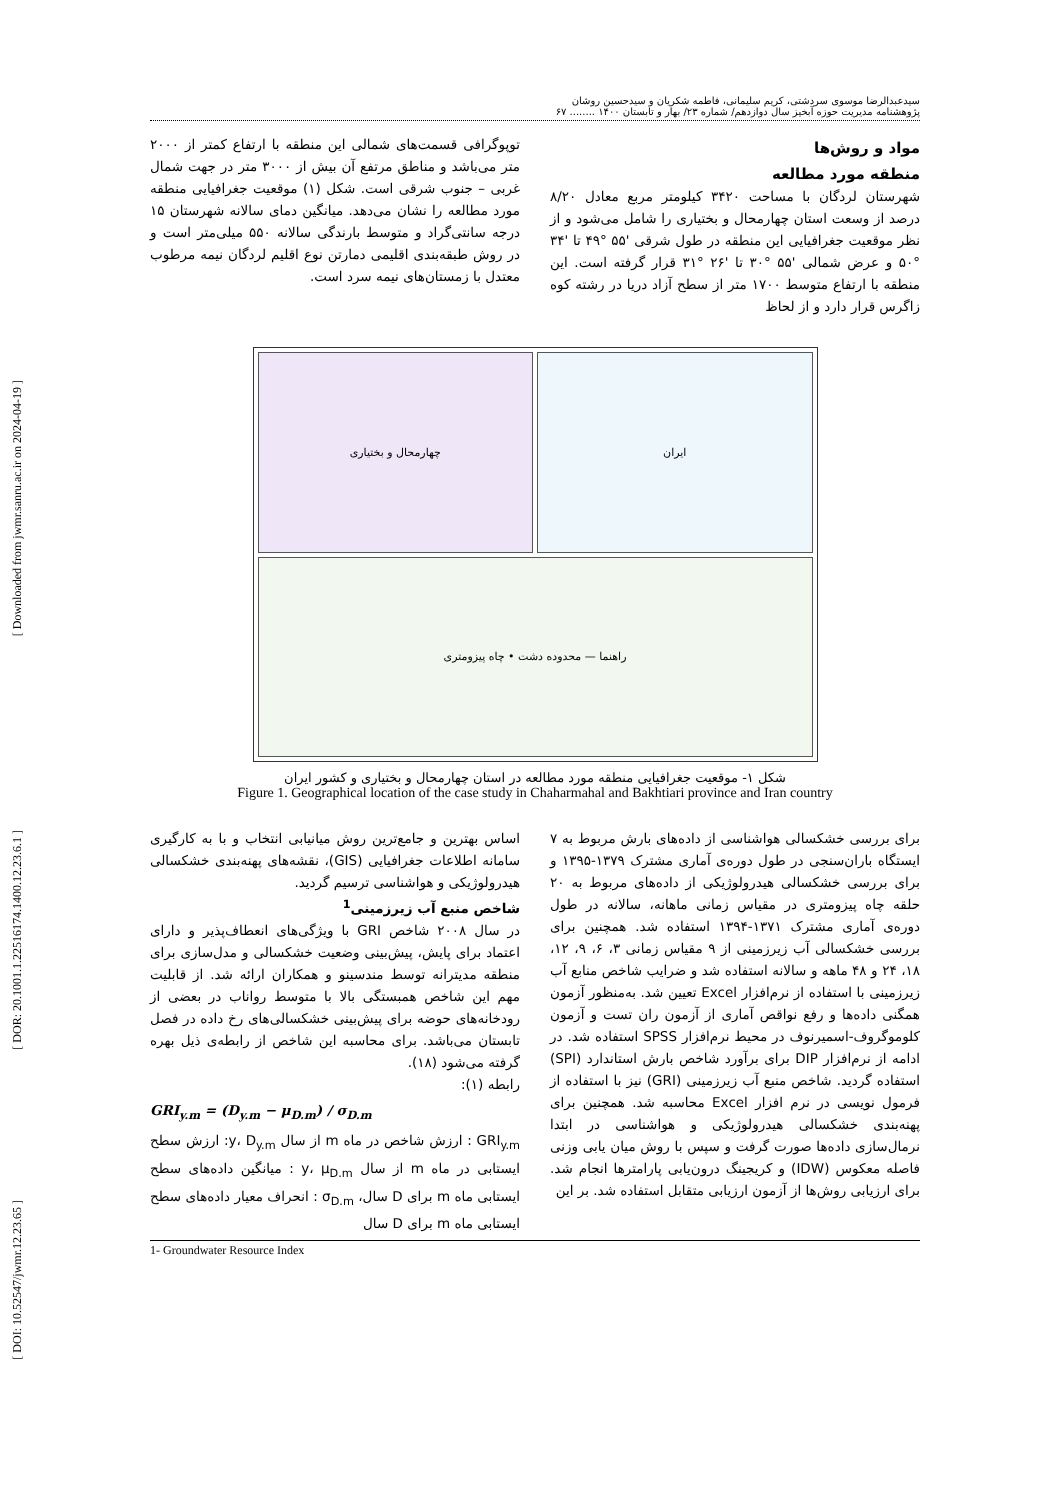[ Downloaded from jwmr.sanru.ac.ir on 2024-04-19 ]
[ DOR: 20.1001.1.22516174.1400.12.23.6.1 ]
[ DOI: 10.52547/jwmr.12.23.65 ]
سیدعبدالرضا موسوی سردشتی، کریم سلیمانی، فاطمه شکریان و سیدحسین روشان
پژوهشنامه مدیریت حوزه آبخیز سال دوازدهم/ شماره ۲۳/ بهار و تابستان ۱۴۰۰ ........ ۶۷
مواد و روش‌ها
منطقه مورد مطالعه
شهرستان لردگان با مساحت ۳۴۲۰ کیلومتر مربع معادل ۸/۲۰ درصد از وسعت استان چهارمحال و بختیاری را شامل می‌شود و از نظر موقعیت جغرافیایی این منطقه در طول شرقی '۵۵ °۴۹ تا '۳۴ °۵۰ و عرض شمالی '۵۵ °۳۰ تا '۲۶ °۳۱ قرار گرفته است. این منطقه با ارتفاع متوسط ۱۷۰۰ متر از سطح آزاد دریا در رشته کوه زاگرس قرار دارد و از لحاظ
توپوگرافی قسمت‌های شمالی این منطقه با ارتفاع کمتر از ۲۰۰۰ متر می‌باشد و مناطق مرتفع آن بیش از ۳۰۰۰ متر در جهت شمال غربی – جنوب شرقی است. شکل (۱) موقعیت جغرافیایی منطقه مورد مطالعه را نشان می‌دهد. میانگین دمای سالانه شهرستان ۱۵ درجه سانتی‌گراد و متوسط بارندگی سالانه ۵۵۰ میلی‌متر است و در روش طبقه‌بندی اقلیمی دمارتن نوع اقلیم لردگان نیمه مرطوب معتدل با زمستان‌های نیمه سرد است.
چهارمحال و بختیاری
ایران
راهنما — محدوده دشت • چاه پیزومتری
شکل ۱- موقعیت جغرافیایی منطقه مورد مطالعه در استان چهارمحال و بختیاری و کشور ایران
Figure 1. Geographical location of the case study in Chaharmahal and Bakhtiari province and Iran country
برای بررسی خشکسالی هواشناسی از داده‌های بارش مربوط به ۷ ایستگاه باران‌سنجی در طول دوره‌ی آماری مشترک ۱۳۷۹-۱۳۹۵ و برای بررسی خشکسالی هیدرولوژیکی از داده‌های مربوط به ۲۰ حلقه چاه پیزومتری در مقیاس زمانی ماهانه، سالانه در طول دوره‌ی آماری مشترک ۱۳۷۱-۱۳۹۴ استفاده شد. همچنین برای بررسی خشکسالی آب زیرزمینی از ۹ مقیاس زمانی ۳، ۶، ۹، ۱۲، ۱۸، ۲۴ و ۴۸ ماهه و سالانه استفاده شد و ضرایب شاخص منابع آب زیرزمینی با استفاده از نرم‌افزار Excel تعیین شد. به‌منظور آزمون همگنی داده‌ها و رفع نواقص آماری از آزمون ران تست و آزمون کلوموگروف-اسمیرنوف در محیط نرم‌افزار SPSS استفاده شد. در ادامه از نرم‌افزار DIP برای برآورد شاخص بارش استاندارد (SPI) استفاده گردید. شاخص منبع آب زیرزمینی (GRI) نیز با استفاده از فرمول نویسی در نرم افزار Excel محاسبه شد. همچنین برای پهنه‌بندی خشکسالی هیدرولوژیکی و هواشناسی در ابتدا نرمال‌سازی داده‌ها صورت گرفت و سپس با روش میان یابی وزنی فاصله معکوس (IDW) و کریجینگ درون‌یابی پارامترها انجام شد. برای ارزیابی روش‌ها از آزمون ارزیابی متقابل استفاده شد. بر این
اساس بهترین و جامع‌ترین روش میانیابی انتخاب و با به کارگیری سامانه اطلاعات جغرافیایی (GIS)، نقشه‌های پهنه‌بندی خشکسالی هیدرولوژیکی و هواشناسی ترسیم گردید.
شاخص منبع آب زیرزمینی<sup>1</sup>
در سال ۲۰۰۸ شاخص GRI با ویژگی‌های انعطاف‌پذیر و دارای اعتماد برای پایش، پیش‌بینی وضعیت خشکسالی و مدل‌سازی برای منطقه مدیترانه توسط مندسینو و همکاران ارائه شد. از قابلیت مهم این شاخص همبستگی بالا با متوسط رواناب در بعضی از رودخانه‌های حوضه برای پیش‌بینی خشکسالی‌های رخ داده در فصل تابستان می‌باشد. برای محاسبه این شاخص از رابطه‌ی ذیل بهره گرفته می‌شود (۱۸).
رابطه (۱):
GRI<sub>y.m</sub> = (D<sub>y.m</sub> − μ<sub>D.m</sub>) / σ<sub>D.m</sub>
GRI<sub>y.m</sub> : ارزش شاخص در ماه m از سال y، D<sub>y.m</sub>: ارزش سطح ایستابی در ماه m از سال y، μ<sub>D.m</sub> : میانگین داده‌های سطح ایستابی ماه m برای D سال، σ<sub>D.m</sub> : انحراف معیار داده‌های سطح ایستابی ماه m برای D سال
1- Groundwater Resource Index